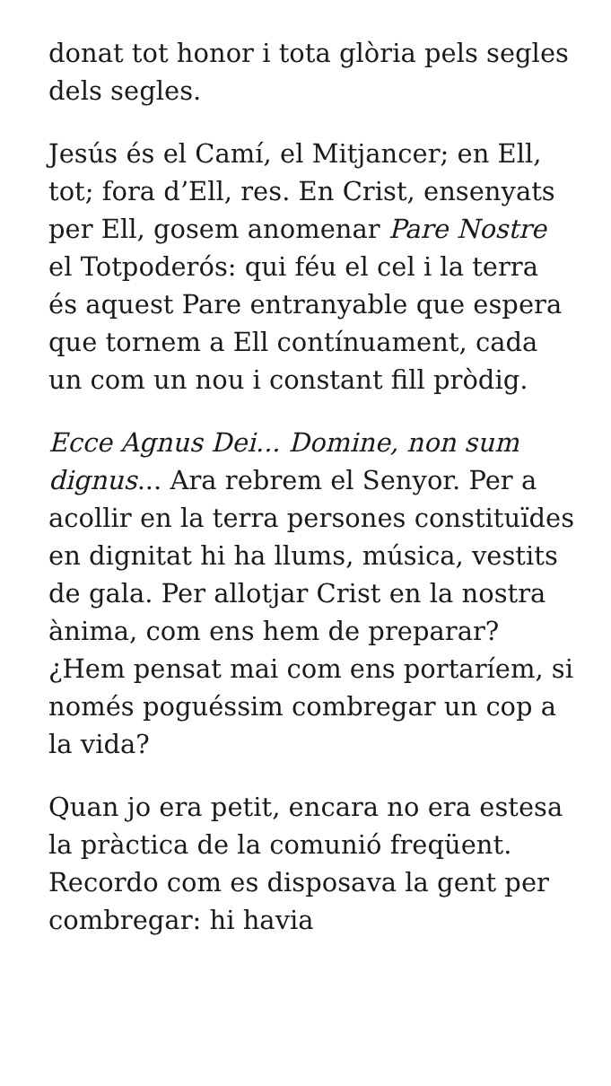donat tot honor i tota glòria pels segles dels segles.
Jesús és el Camí, el Mitjancer; en Ell, tot; fora d’Ell, res. En Crist, ensenyats per Ell, gosem anomenar Pare Nostre el Totpoderós: qui féu el cel i la terra és aquest Pare entranyable que espera que tornem a Ell contínuament, cada un com un nou i constant fill pròdig.
Ecce Agnus Dei... Domine, non sum dignus... Ara rebrem el Senyor. Per a acollir en la terra persones constituïdes en dignitat hi ha llums, música, vestits de gala. Per allotjar Crist en la nostra ànima, com ens hem de preparar? ¿Hem pensat mai com ens portaríem, si només poguéssim combregar un cop a la vida?
Quan jo era petit, encara no era estesa la pràctica de la comunió freqüent. Recordo com es disposava la gent per combregar: hi havia